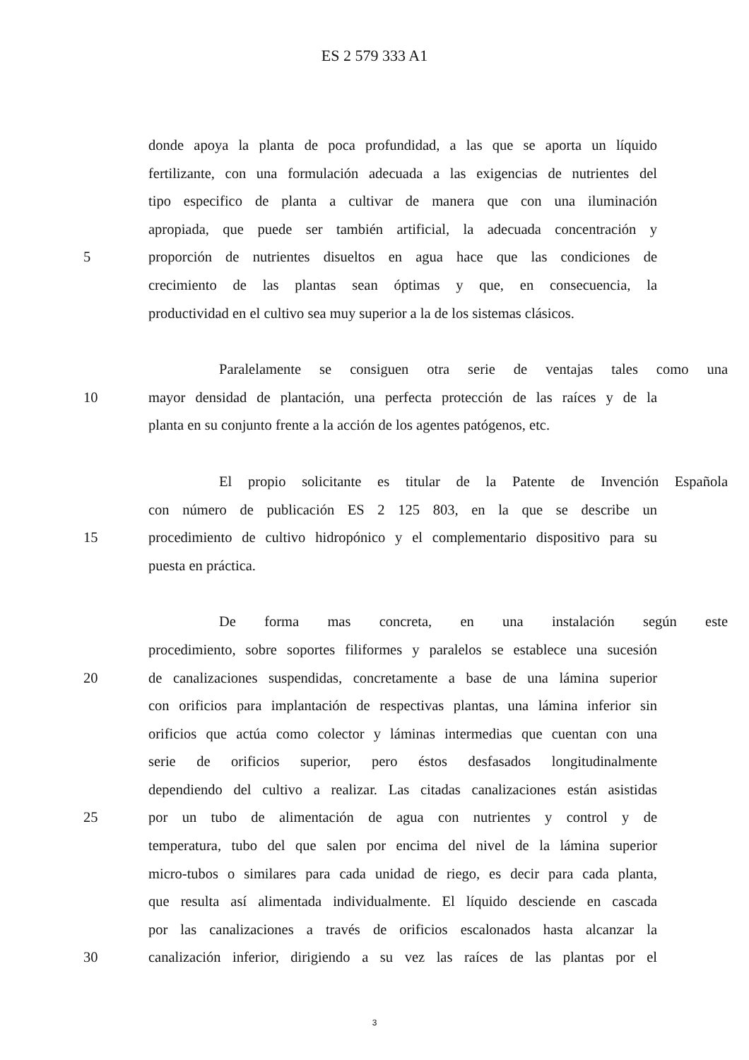ES 2 579 333 A1
donde apoya la planta de poca profundidad, a las que se aporta un líquido
fertilizante, con una formulación adecuada a las exigencias de nutrientes del
tipo especifico de planta a cultivar de manera que con una iluminación
apropiada, que puede ser también artificial, la adecuada concentración y
5 proporción de nutrientes disueltos en agua hace que las condiciones de
crecimiento de las plantas sean óptimas y que, en consecuencia, la
productividad en el cultivo sea muy superior a la de los sistemas clásicos.
Paralelamente se consiguen otra serie de ventajas tales como una
10 mayor densidad de plantación, una perfecta protección de las raíces y de la
planta en su conjunto frente a la acción de los agentes patógenos, etc.
El propio solicitante es titular de la Patente de Invención Española
con número de publicación ES 2 125 803, en la que se describe un
15 procedimiento de cultivo hidropónico y el complementario dispositivo para su
puesta en práctica.
De forma mas concreta, en una instalación según este
procedimiento, sobre soportes filiformes y paralelos se establece una sucesión
20 de canalizaciones suspendidas, concretamente a base de una lámina superior
con orificios para implantación de respectivas plantas, una lámina inferior sin
orificios que actúa como colector y láminas intermedias que cuentan con una
serie de orificios superior, pero éstos desfasados longitudinalmente
dependiendo del cultivo a realizar. Las citadas canalizaciones están asistidas
25 por un tubo de alimentación de agua con nutrientes y control y de
temperatura, tubo del que salen por encima del nivel de la lámina superior
micro-tubos o similares para cada unidad de riego, es decir para cada planta,
que resulta así alimentada individualmente. El líquido desciende en cascada
por las canalizaciones a través de orificios escalonados hasta alcanzar la
30 canalización inferior, dirigiendo a su vez las raíces de las plantas por el
3